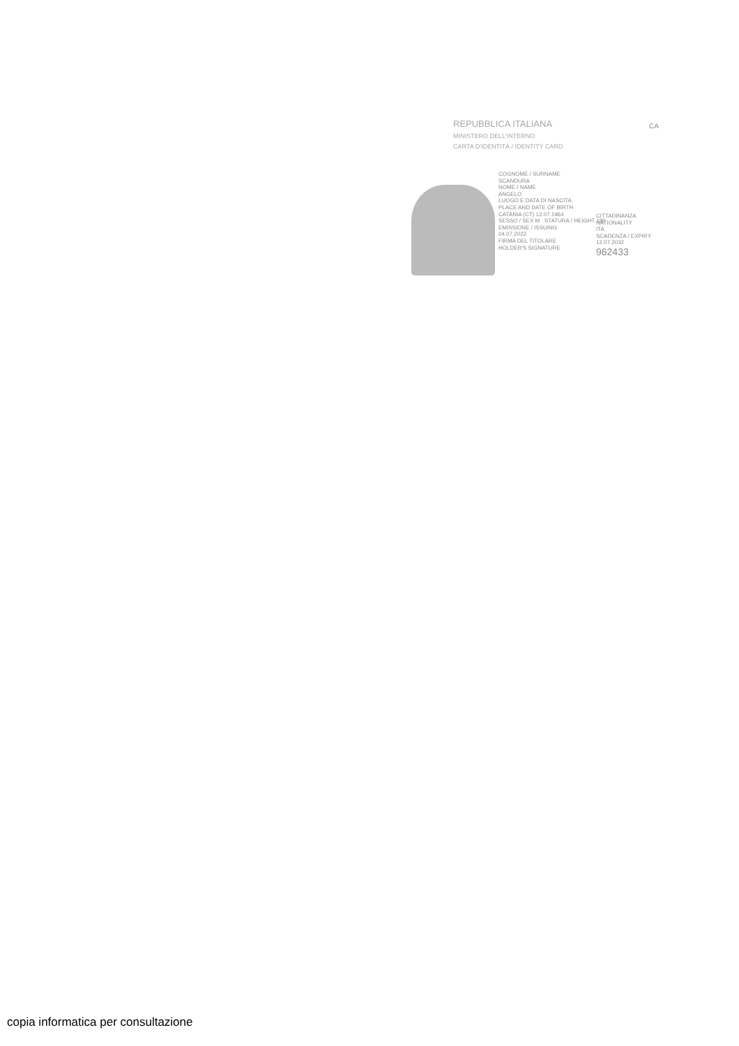CA
REPUBBLICA ITALIANA
MINISTERO DELL'INTERNO
CARTA D'IDENTITÀ / IDENTITY CARD
COGNOME / SURNAME
SCANDURA
NOME / NAME
ANGELO
LUOGO E DATA DI NASCITA
PLACE AND DATE OF BIRTH
CATANIA (CT) 12.07.1964
SESSO / SEX M STATURA / HEIGHT 180
EMISSIONE / ISSUING
04.07.2022
FIRMA DEL TITOLARE
HOLDER'S SIGNATURE
CITTADINANZA
NATIONALITY
ITA
SCADENZA / EXPIRY
12.07.2032
962433
copia informatica per consultazione